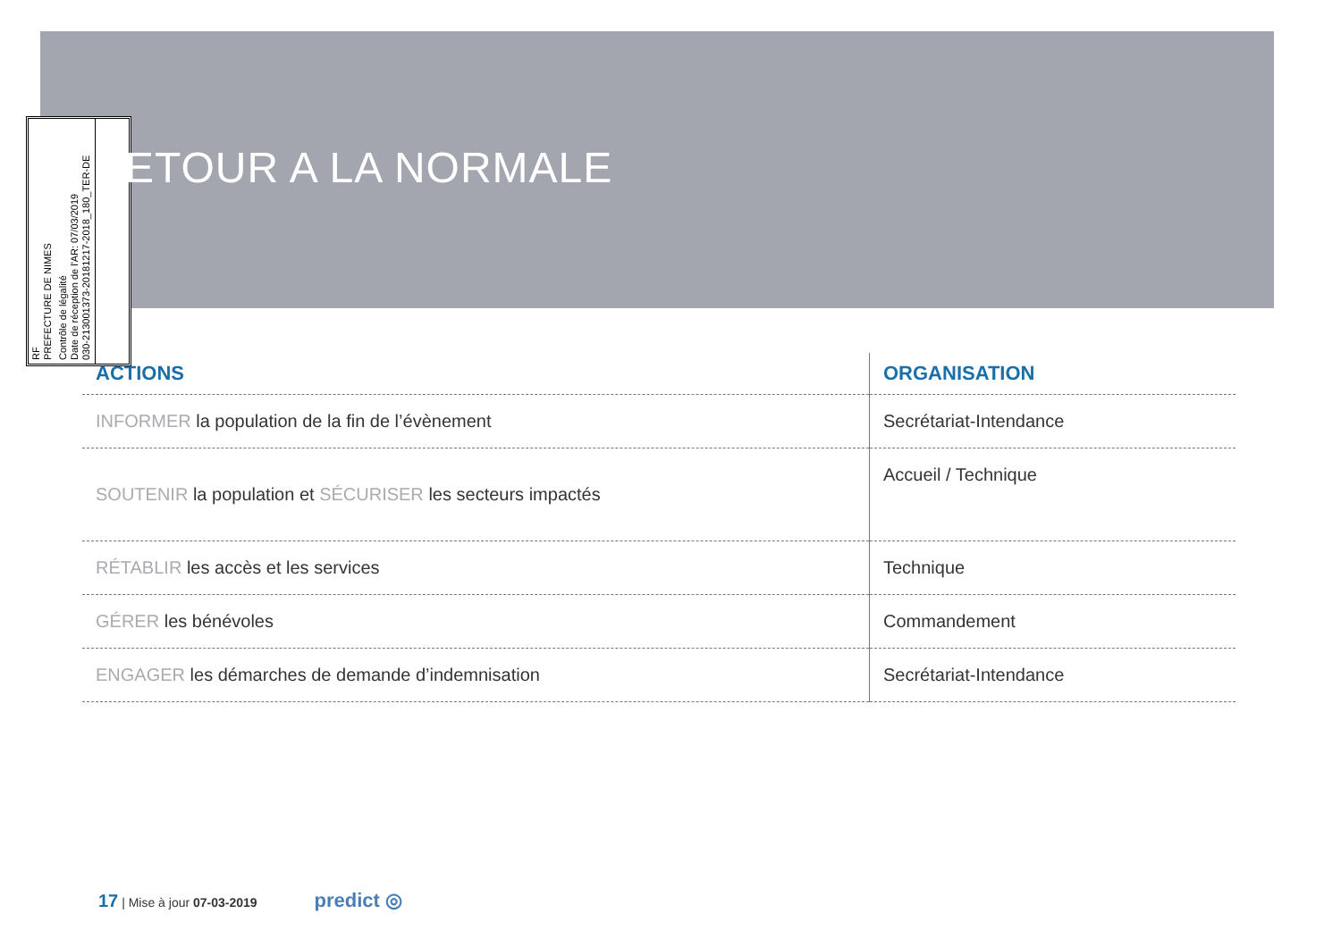RF
PREFECTURE DE NIMES
Contrôle de légalité
Date de réception de l'AR: 07/03/2019
030-213001373-20181217-2018_180_TER-DE
ETOUR A LA NORMALE
| ACTIONS | ORGANISATION |
| --- | --- |
| INFORMER la population de la fin de l’évènement | Secrétariat-Intendance |
| SOUTENIR la population et SÉCURISER les secteurs impactés | Accueil / Technique |
| RÉTABLIR les accès et les services | Technique |
| GÉRER les bénévoles | Commandement |
| ENGAGER les démarches de demande d’indemnisation | Secrétariat-Intendance |
17 | Mise à jour 07-03-2019 predict ◎